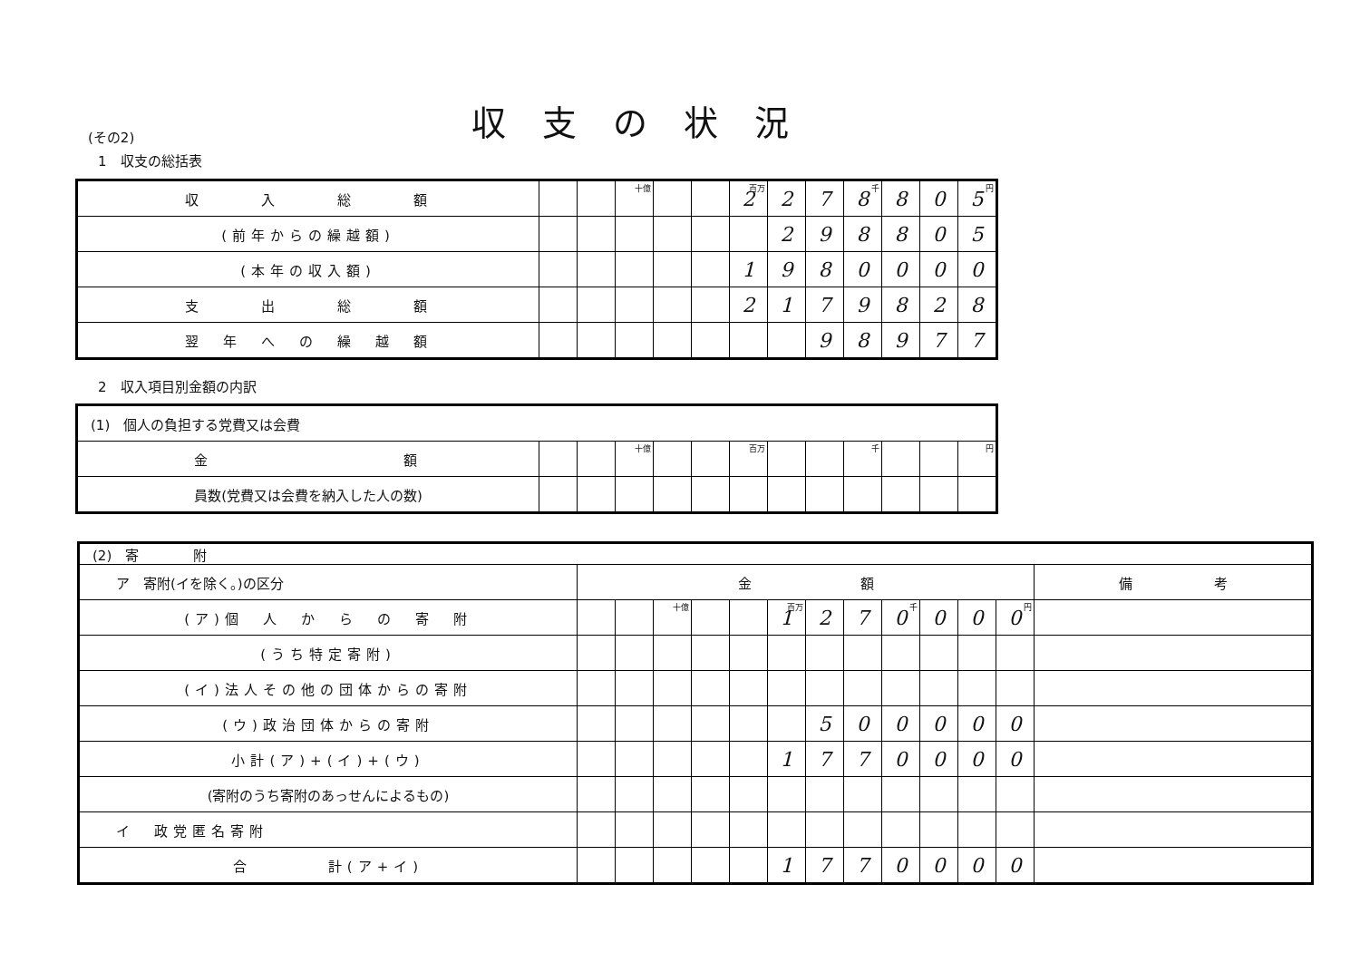収支の状況
(その2)
1　収支の総括表
| 収 入 総 額 | | | 十億 | | | 百万 2 | 2 | 7 | 千 8 | 8 | 0 | 円 5 |
| (前年からの繰越額) | | | | | | | 2 | 9 | 8 | 8 | 0 | 5 |
| (本年の収入額) | | | | | | 1 | 9 | 8 | 0 | 0 | 0 | 0 |
| 支 出 総 額 | | | | | | 2 | 1 | 7 | 9 | 8 | 2 | 8 |
| 翌 年 へ の 繰 越 額 | | | | | | | | 9 | 8 | 9 | 7 | 7 |
2　収入項目別金額の内訳
| (1) 個人の負担する党費又は会費 | | | | | | | | | | | | |
| 金 額 | | | 十億 | | | 百万 | | | 千 | | | 円 |
| 員数(党費又は会費を納入した人の数) | | | | | | | | | | | | |
| (2) 寄 附 | | | | | | | | | | | | | |
| ア 寄附(イを除く。)の区分 | 金 額 | | | | | | | | | | | | 備 考 |
| (ア)個 人 か ら の 寄 附 | | | 十億 | | | 百万 1 | 2 | 7 | 千 0 | 0 | 0 | 円 0 | |
| (うち特定寄附) | | | | | | | | | | | | | |
| (イ)法人その他の団体からの寄附 | | | | | | | | | | | | | |
| (ウ)政治団体からの寄附 | | | | | | | 5 | 0 | 0 | 0 | 0 | 0 | |
| 小計(ア)+(イ)+(ウ) | | | | | | 1 | 7 | 7 | 0 | 0 | 0 | 0 | |
| (寄附のうち寄附のあっせんによるもの) | | | | | | | | | | | | | |
| イ 政党匿名寄附 | | | | | | | | | | | | | |
| 合 計(ア+イ) | | | | | | 1 | 7 | 7 | 0 | 0 | 0 | 0 | |